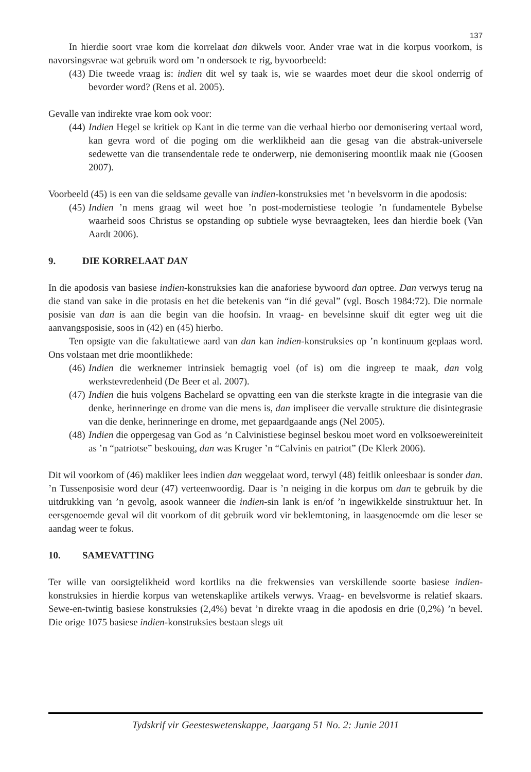137
In hierdie soort vrae kom die korrelaat dan dikwels voor. Ander vrae wat in die korpus voorkom, is navorsingsvrae wat gebruik word om ’n ondersoek te rig, byvoorbeeld:
(43) Die tweede vraag is: indien dit wel sy taak is, wie se waardes moet deur die skool onderrig of bevorder word? (Rens et al. 2005).
Gevalle van indirekte vrae kom ook voor:
(44) Indien Hegel se kritiek op Kant in die terme van die verhaal hierbo oor demonisering vertaal word, kan gevra word of die poging om die werklikheid aan die gesag van die abstrak-universele sedewette van die transendentale rede te onderwerp, nie demonisering moontlik maak nie (Goosen 2007).
Voorbeeld (45) is een van die seldsame gevalle van indien-konstruksies met ’n bevelsvorm in die apodosis:
(45) Indien ’n mens graag wil weet hoe ’n post-modernistiese teologie ’n fundamentele Bybelse waarheid soos Christus se opstanding op subtiele wyse bevraagteken, lees dan hierdie boek (Van Aardt 2006).
9. DIE KORRELAAT DAN
In die apodosis van basiese indien-konstruksies kan die anaforiese bywoord dan optree. Dan verwys terug na die stand van sake in die protasis en het die betekenis van “in dié geval” (vgl. Bosch 1984:72). Die normale posisie van dan is aan die begin van die hoofsin. In vraag- en bevelsinne skuif dit egter weg uit die aanvangsposisie, soos in (42) en (45) hierbo.
Ten opsigte van die fakultatiewe aard van dan kan indien-konstruksies op ’n kontinuum geplaas word. Ons volstaan met drie moontlikhede:
(46) Indien die werknemer intrinsiek bemagtig voel (of is) om die ingreep te maak, dan volg werkstevredenheid (De Beer et al. 2007).
(47) Indien die huis volgens Bachelard se opvatting een van die sterkste kragte in die integrasie van die denke, herinneringe en drome van die mens is, dan impliseer die vervalle strukture die disintegrasie van die denke, herinneringe en drome, met gepaardgaande angs (Nel 2005).
(48) Indien die oppergesag van God as ’n Calvinistiese beginsel beskou moet word en volksoewereiniteit as ’n “patriotse” beskouing, dan was Kruger ’n “Calvinis en patriot” (De Klerk 2006).
Dit wil voorkom of (46) makliker lees indien dan weggelaat word, terwyl (48) feitlik onleesbaar is sonder dan. ’n Tussenposisie word deur (47) verteenwoordig. Daar is ’n neiging in die korpus om dan te gebruik by die uitdrukking van ’n gevolg, asook wanneer die indien-sin lank is en/of ’n ingewikkelde sinstruktuur het. In eersgenoemde geval wil dit voorkom of dit gebruik word vir beklemtoning, in laasgenoemde om die leser se aandag weer te fokus.
10. SAMEVATTING
Ter wille van oorsigtelikheid word kortliks na die frekwensies van verskillende soorte basiese indien-konstruksies in hierdie korpus van wetenskaplike artikels verwys. Vraag- en bevelsvorme is relatief skaars. Sewe-en-twintig basiese konstruksies (2,4%) bevat ’n direkte vraag in die apodosis en drie (0,2%) ’n bevel. Die orige 1075 basiese indien-konstruksies bestaan slegs uit
Tydskrif vir Geesteswetenskappe, Jaargang 51 No. 2: Junie 2011